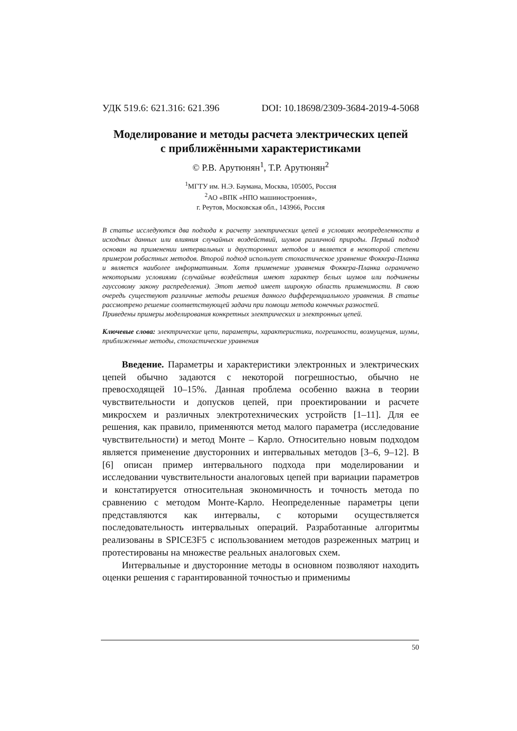УДК 519.6: 621.316: 621.396 DOI: 10.18698/2309-3684-2019-4-5068
Моделирование и методы расчета электрических цепей
с приближёнными характеристиками
© Р.В. Арутюнян<sup>1</sup>, Т.Р. Арутюнян<sup>2</sup>
<sup>1</sup> МГТУ им. Н.Э. Баумана, Москва, 105005, Россия
<sup>2</sup> АО «ВПК «НПО машиностроения»,
г. Реутов, Московская обл., 143966, Россия
В статье исследуются два подхода к расчету электрических цепей в условиях неопределенности в исходных данных или влияния случайных воздействий, шумов различной природы. Первый подход основан на применении интервальных и двусторонних методов и является в некоторой степени примером робастных методов. Второй подход использует стохастическое уравнение Фоккера-Планка и является наиболее информативным. Хотя применение уравнения Фоккера-Планка ограничено некоторыми условиями (случайные воздействия имеют характер белых шумов или подчинены гауссовому закону распределения). Этот метод имеет широкую область применимости. В свою очередь существуют различные методы решения данного дифференциального уравнения. В статье рассмотрено решение соответствующей задачи при помощи метода конечных разностей.
Приведены примеры моделирования конкретных электрических и электронных цепей.
Ключевые слова: электрические цепи, параметры, характеристики, погрешности, возмущения, шумы, приближенные методы, стохастические уравнения
Введение. Параметры и характеристики электронных и электрических цепей обычно задаются с некоторой погрешностью, обычно не превосходящей 10–15%. Данная проблема особенно важна в теории чувствительности и допусков цепей, при проектировании и расчете микросхем и различных электротехнических устройств [1–11]. Для ее решения, как правило, применяются метод малого параметра (исследование чувствительности) и метод Монте – Карло. Относительно новым подходом является применение двусторонних и интервальных методов [3–6, 9–12]. В [6] описан пример интервального подхода при моделировании и исследовании чувствительности аналоговых цепей при вариации параметров и констатируется относительная экономичность и точность метода по сравнению с методом Монте-Карло. Неопределенные параметры цепи представляются как интервалы, с которыми осуществляется последовательность интервальных операций. Разработанные алгоритмы реализованы в SPICE3F5 с использованием методов разреженных матриц и протестированы на множестве реальных аналоговых схем.
Интервальные и двусторонние методы в основном позволяют находить оценки решения с гарантированной точностью и применимы
50